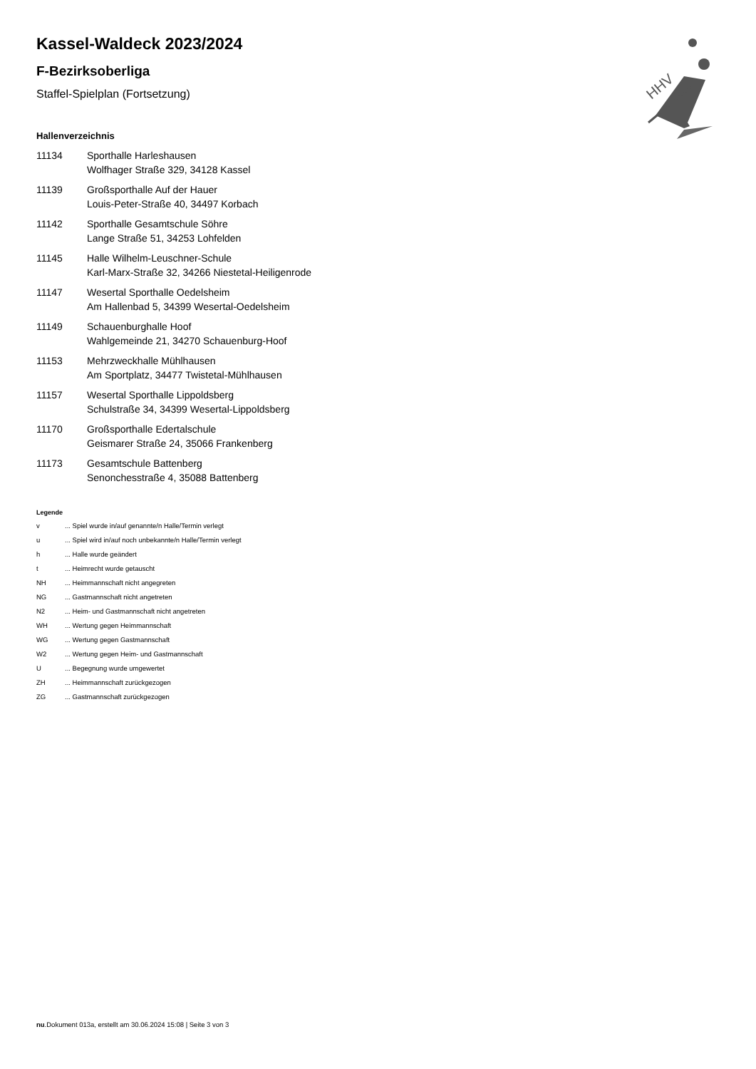HHV
Kassel-Waldeck 2023/2024
F-Bezirksoberliga
Staffel-Spielplan (Fortsetzung)
Hallenverzeichnis
| 11134 | Sporthalle Harleshausen Wolfhager Straße 329, 34128 Kassel |
| 11139 | Großsporthalle Auf der Hauer Louis-Peter-Straße 40, 34497 Korbach |
| 11142 | Sporthalle Gesamtschule Söhre Lange Straße 51, 34253 Lohfelden |
| 11145 | Halle Wilhelm-Leuschner-Schule Karl-Marx-Straße 32, 34266 Niestetal-Heiligenrode |
| 11147 | Wesertal Sporthalle Oedelsheim Am Hallenbad 5, 34399 Wesertal-Oedelsheim |
| 11149 | Schauenburghalle Hoof Wahlgemeinde 21, 34270 Schauenburg-Hoof |
| 11153 | Mehrzweckhalle Mühlhausen Am Sportplatz, 34477 Twistetal-Mühlhausen |
| 11157 | Wesertal Sporthalle Lippoldsberg Schulstraße 34, 34399 Wesertal-Lippoldsberg |
| 11170 | Großsporthalle Edertalschule Geismarer Straße 24, 35066 Frankenberg |
| 11173 | Gesamtschule Battenberg Senonchesstraße 4, 35088 Battenberg |
Legende
| v | ... Spiel wurde in/auf genannte/n Halle/Termin verlegt |
| u | ... Spiel wird in/auf noch unbekannte/n Halle/Termin verlegt |
| h | ... Halle wurde geändert |
| t | ... Heimrecht wurde getauscht |
| NH | ... Heimmannschaft nicht angegreten |
| NG | ... Gastmannschaft nicht angetreten |
| N2 | ... Heim- und Gastmannschaft nicht angetreten |
| WH | ... Wertung gegen Heimmannschaft |
| WG | ... Wertung gegen Gastmannschaft |
| W2 | ... Wertung gegen Heim- und Gastmannschaft |
| U | ... Begegnung wurde umgewertet |
| ZH | ... Heimmannschaft zurückgezogen |
| ZG | ... Gastmannschaft zurückgezogen |
nu.Dokument 013a, erstellt am 30.06.2024 15:08 | Seite 3 von 3